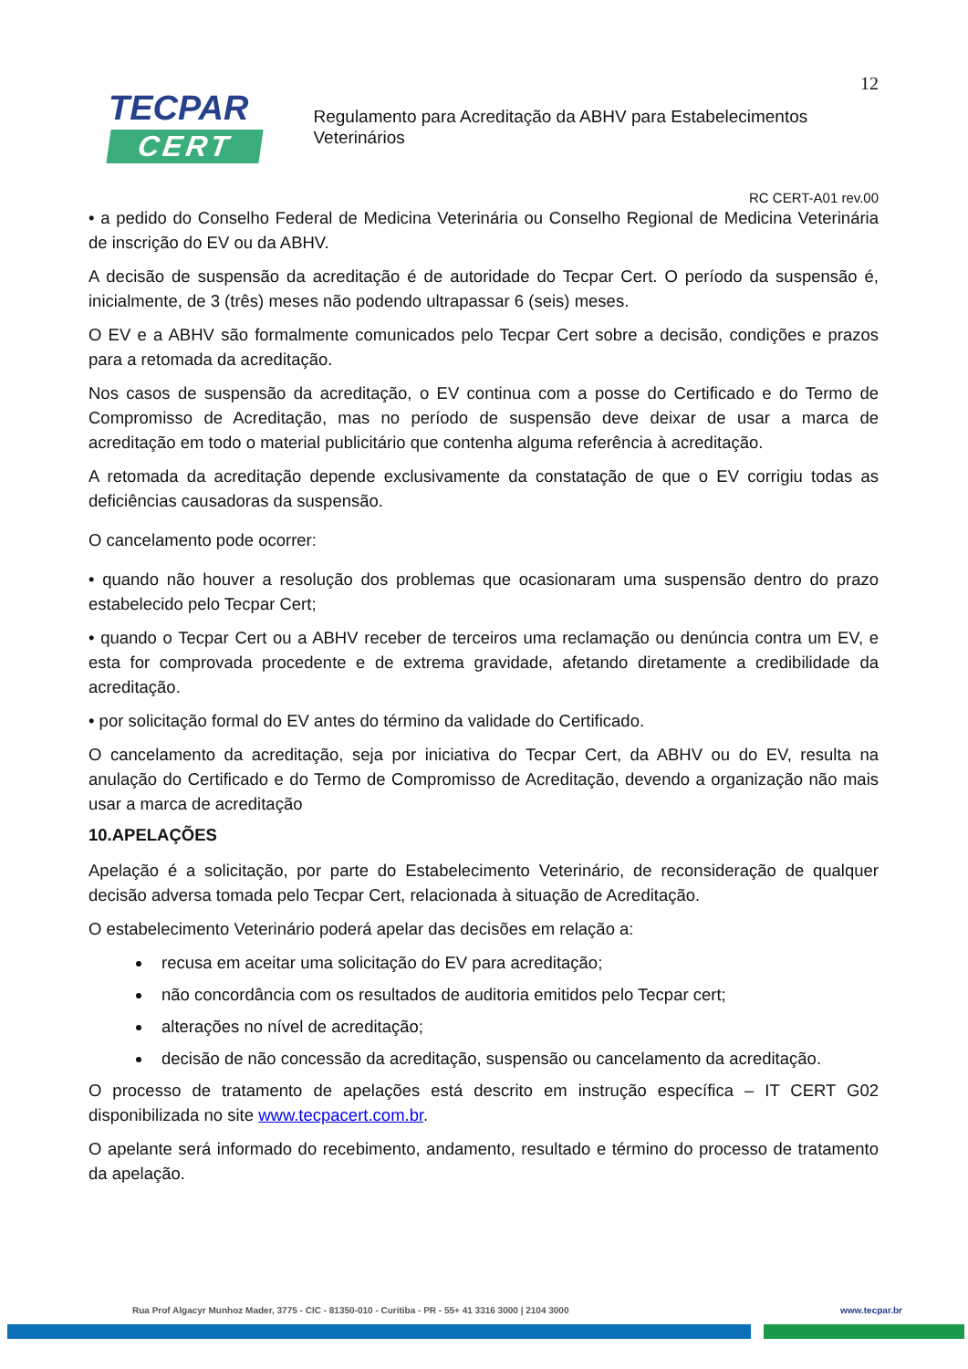TECPAR
CERT
Regulamento para Acreditação da ABHV para Estabelecimentos Veterinários
12
RC CERT-A01 rev.00
• a pedido do Conselho Federal de Medicina Veterinária ou Conselho Regional de Medicina Veterinária de inscrição do EV ou da ABHV.
A decisão de suspensão da acreditação é de autoridade do Tecpar Cert. O período da suspensão é, inicialmente, de 3 (três) meses não podendo ultrapassar 6 (seis) meses.
O EV e a ABHV são formalmente comunicados pelo Tecpar Cert sobre a decisão, condições e prazos para a retomada da acreditação.
Nos casos de suspensão da acreditação, o EV continua com a posse do Certificado e do Termo de Compromisso de Acreditação, mas no período de suspensão deve deixar de usar a marca de acreditação em todo o material publicitário que contenha alguma referência à acreditação.
A retomada da acreditação depende exclusivamente da constatação de que o EV corrigiu todas as deficiências causadoras da suspensão.
O cancelamento pode ocorrer:
• quando não houver a resolução dos problemas que ocasionaram uma suspensão dentro do prazo estabelecido pelo Tecpar Cert;
• quando o Tecpar Cert ou a ABHV receber de terceiros uma reclamação ou denúncia contra um EV, e esta for comprovada procedente e de extrema gravidade, afetando diretamente a credibilidade da acreditação.
• por solicitação formal do EV antes do término da validade do Certificado.
O cancelamento da acreditação, seja por iniciativa do Tecpar Cert, da ABHV ou do EV, resulta na anulação do Certificado e do Termo de Compromisso de Acreditação, devendo a organização não mais usar a marca de acreditação
10.APELAÇÕES
Apelação é a solicitação, por parte do Estabelecimento Veterinário, de reconsideração de qualquer decisão adversa tomada pelo Tecpar Cert, relacionada à situação de Acreditação.
O estabelecimento Veterinário poderá apelar das decisões em relação a:
recusa em aceitar uma solicitação do EV para acreditação;
não concordância com os resultados de auditoria emitidos pelo Tecpar cert;
alterações no nível de acreditação;
decisão de não concessão da acreditação, suspensão ou cancelamento da acreditação.
O processo de tratamento de apelações está descrito em instrução específica – IT CERT G02 disponibilizada no site www.tecpacert.com.br.
O apelante será informado do recebimento, andamento, resultado e término do processo de tratamento da apelação.
Rua Prof Algacyr Munhoz Mader, 3775 - CIC - 81350-010 - Curitiba - PR - 55+ 41 3316 3000 | 2104 3000 www.tecpar.br